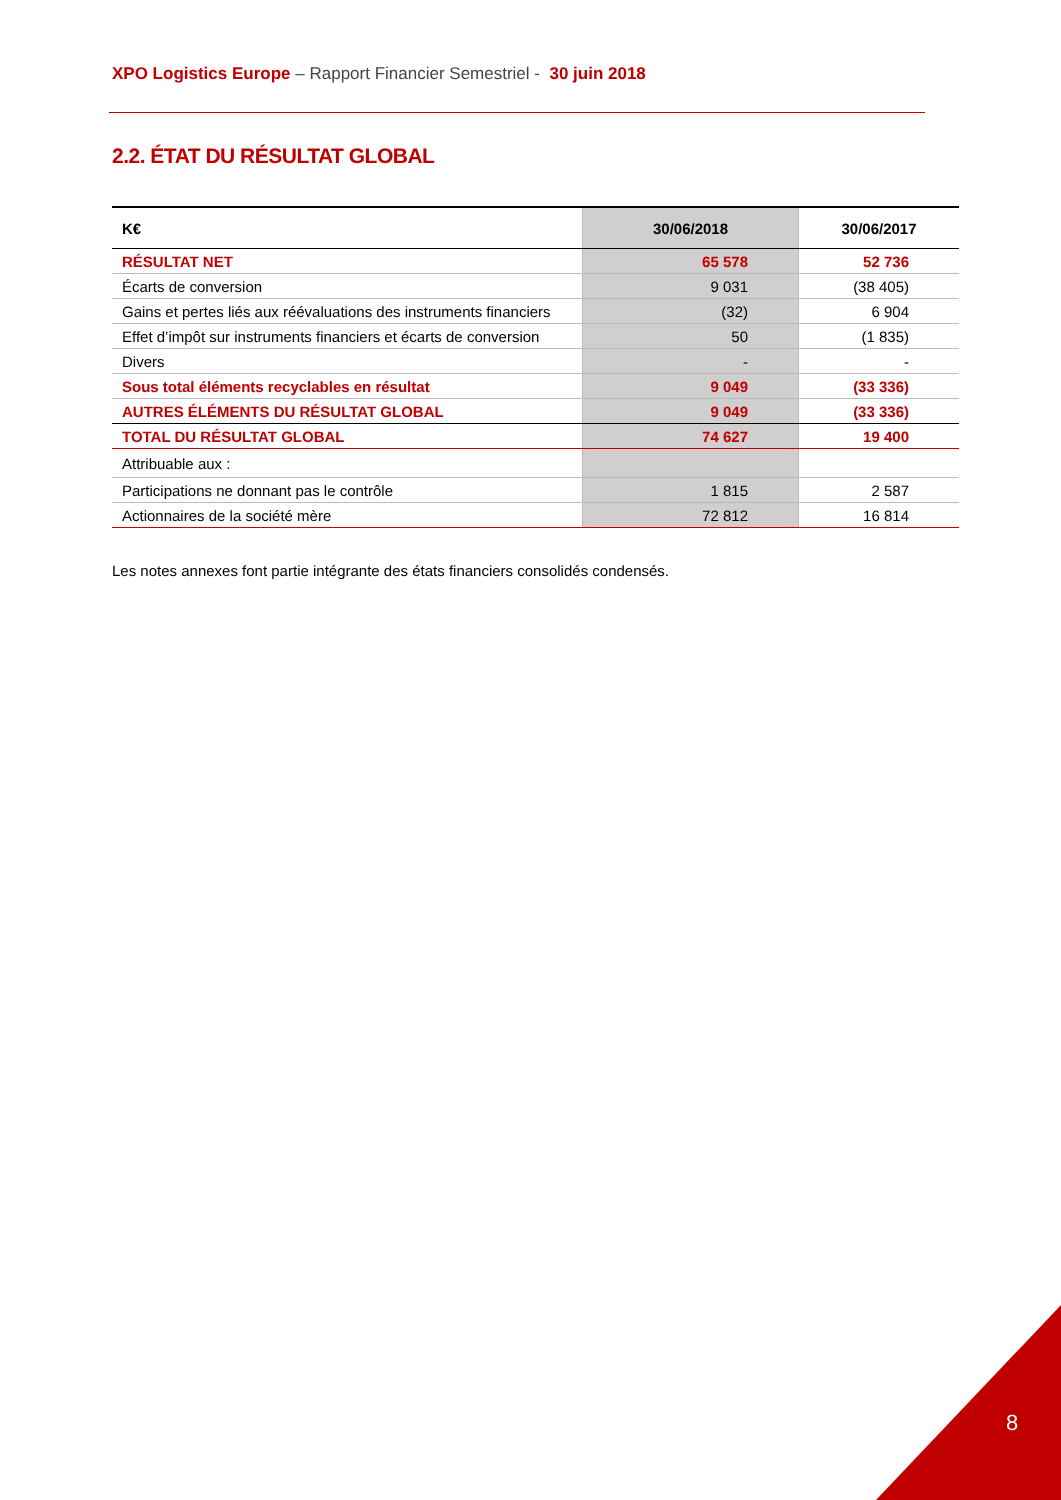XPO Logistics Europe – Rapport Financier Semestriel - 30 juin 2018
2.2. ÉTAT DU RÉSULTAT GLOBAL
| K€ | 30/06/2018 | 30/06/2017 |
| --- | --- | --- |
| RÉSULTAT NET | 65 578 | 52 736 |
| Écarts de conversion | 9 031 | (38 405) |
| Gains et pertes liés aux réévaluations des instruments financiers | (32) | 6 904 |
| Effet d’impôt sur instruments financiers et écarts de conversion | 50 | (1 835) |
| Divers | - | - |
| Sous total éléments recyclables en résultat | 9 049 | (33 336) |
| AUTRES ÉLÉMENTS DU RÉSULTAT GLOBAL | 9 049 | (33 336) |
| TOTAL DU RÉSULTAT GLOBAL | 74 627 | 19 400 |
| Attribuable aux : | | |
| Participations ne donnant pas le contrôle | 1 815 | 2 587 |
| Actionnaires de la société mère | 72 812 | 16 814 |
Les notes annexes font partie intégrante des états financiers consolidés condensés.
8